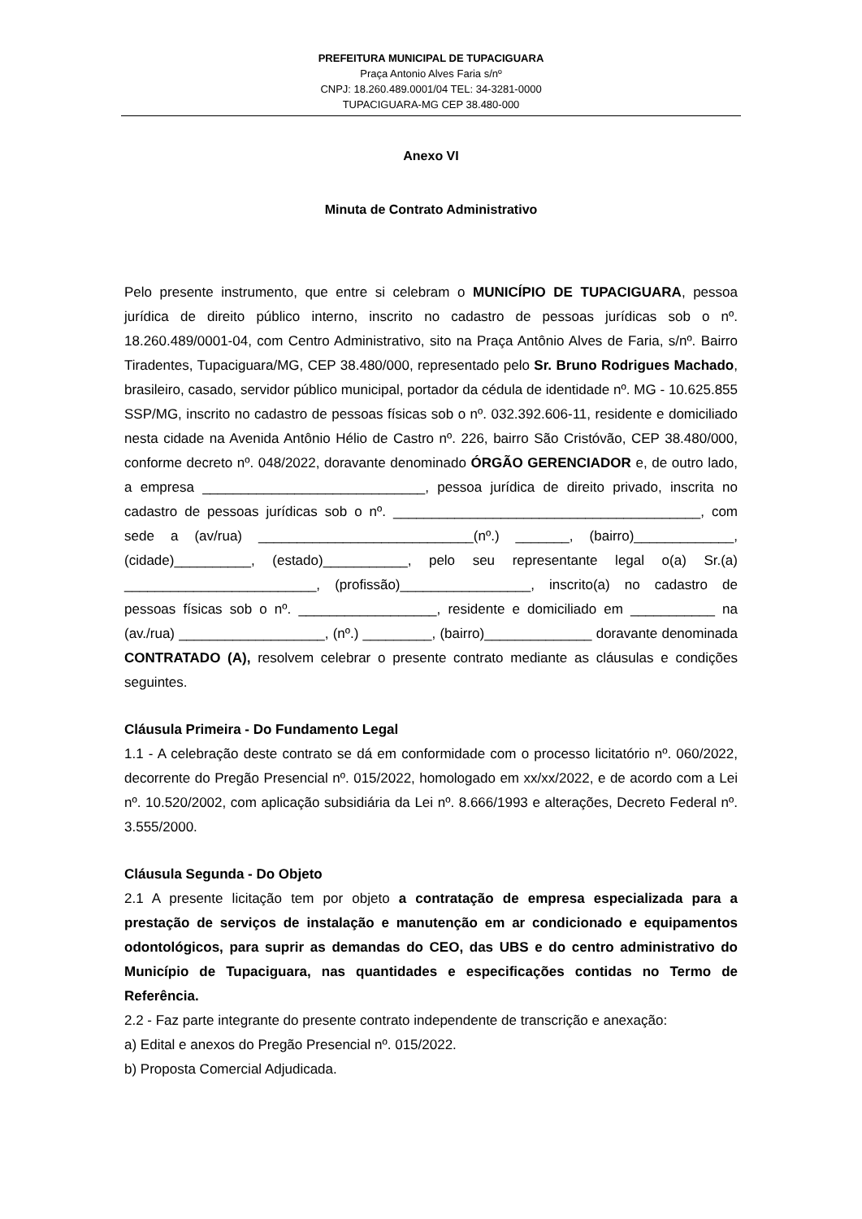PREFEITURA MUNICIPAL DE TUPACIGUARA
Praça Antonio Alves Faria s/nº
CNPJ: 18.260.489.0001/04 TEL: 34-3281-0000
TUPACIGUARA-MG CEP 38.480-000
Anexo VI
Minuta de Contrato Administrativo
Pelo presente instrumento, que entre si celebram o MUNICÍPIO DE TUPACIGUARA, pessoa jurídica de direito público interno, inscrito no cadastro de pessoas jurídicas sob o nº. 18.260.489/0001-04, com Centro Administrativo, sito na Praça Antônio Alves de Faria, s/nº. Bairro Tiradentes, Tupaciguara/MG, CEP 38.480/000, representado pelo Sr. Bruno Rodrigues Machado, brasileiro, casado, servidor público municipal, portador da cédula de identidade nº. MG - 10.625.855 SSP/MG, inscrito no cadastro de pessoas físicas sob o nº. 032.392.606-11, residente e domiciliado nesta cidade na Avenida Antônio Hélio de Castro nº. 226, bairro São Cristóvão, CEP 38.480/000, conforme decreto nº. 048/2022, doravante denominado ÓRGÃO GERENCIADOR e, de outro lado, a empresa _____________________________, pessoa jurídica de direito privado, inscrita no cadastro de pessoas jurídicas sob o nº. ________________________________________, com sede a (av/rua) ____________________________(nº.) _______, (bairro)_____________, (cidade)__________, (estado)___________, pelo seu representante legal o(a) Sr.(a) _________________________, (profissão)_________________, inscrito(a) no cadastro de pessoas físicas sob o nº. __________________, residente e domiciliado em ___________ na (av./rua) ___________________, (nº.) _________, (bairro)______________ doravante denominada CONTRATADO (A), resolvem celebrar o presente contrato mediante as cláusulas e condições seguintes.
Cláusula Primeira - Do Fundamento Legal
1.1 - A celebração deste contrato se dá em conformidade com o processo licitatório nº. 060/2022, decorrente do Pregão Presencial nº. 015/2022, homologado em xx/xx/2022, e de acordo com a Lei nº. 10.520/2002, com aplicação subsidiária da Lei nº. 8.666/1993 e alterações, Decreto Federal nº. 3.555/2000.
Cláusula Segunda - Do Objeto
2.1 A presente licitação tem por objeto a contratação de empresa especializada para a prestação de serviços de instalação e manutenção em ar condicionado e equipamentos odontológicos, para suprir as demandas do CEO, das UBS e do centro administrativo do Município de Tupaciguara, nas quantidades e especificações contidas no Termo de Referência.
2.2 - Faz parte integrante do presente contrato independente de transcrição e anexação:
a) Edital e anexos do Pregão Presencial nº. 015/2022.
b) Proposta Comercial Adjudicada.